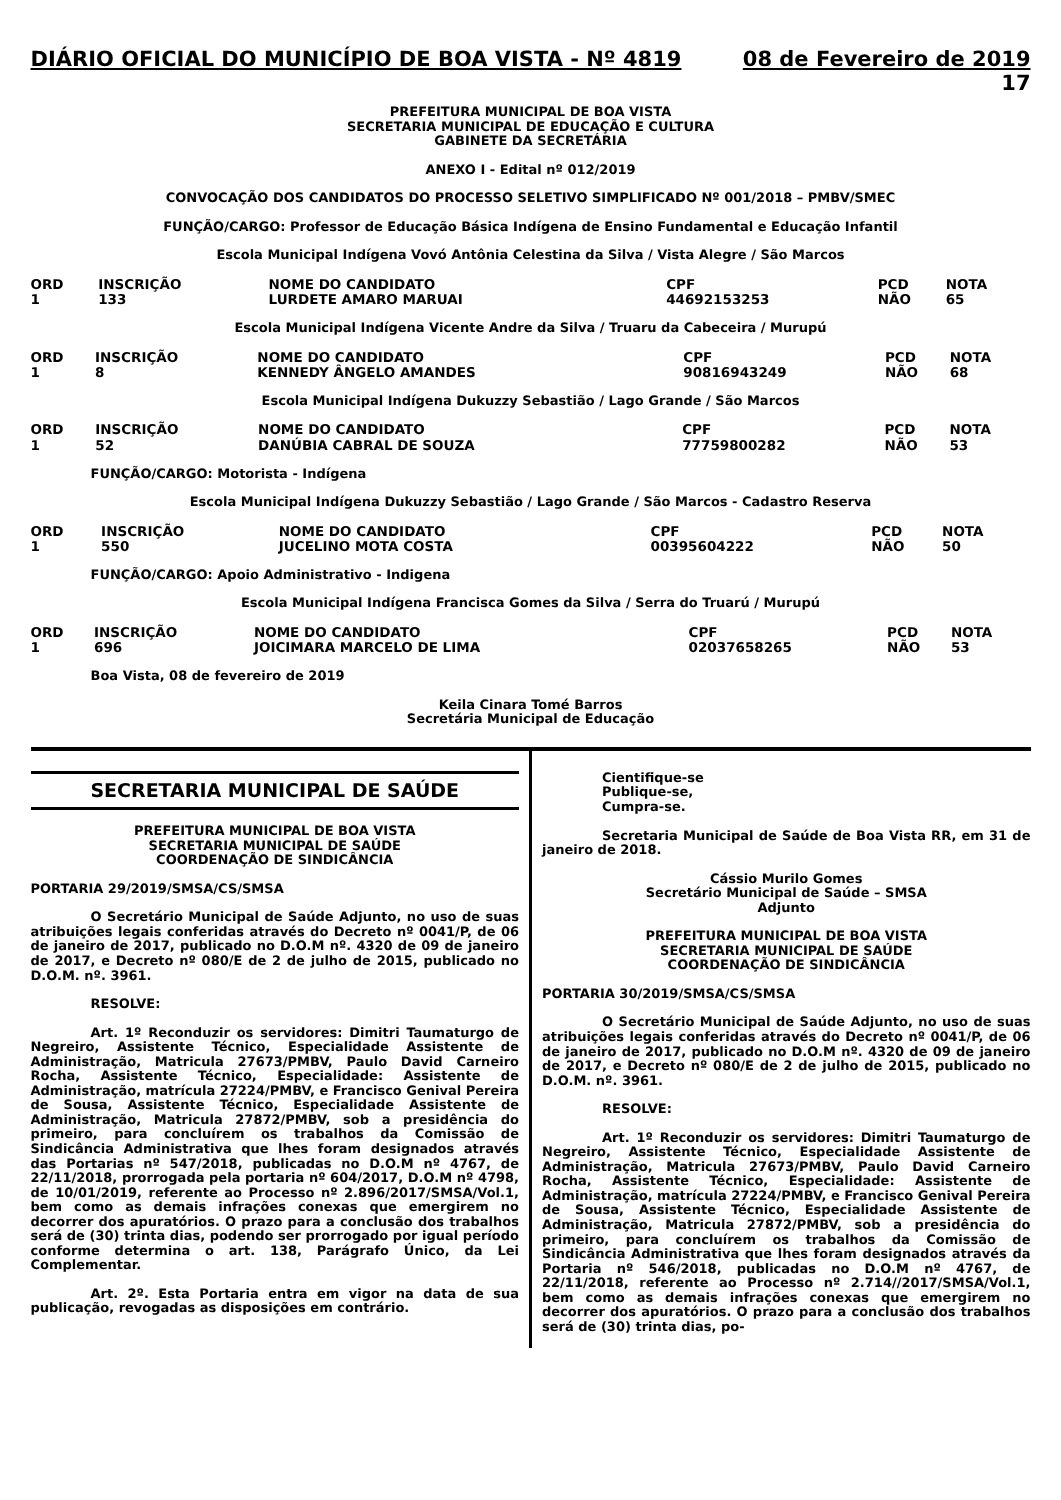DIÁRIO OFICIAL DO MUNICÍPIO DE BOA VISTA - Nº 4819 08 de Fevereiro de 2019
17
PREFEITURA MUNICIPAL DE BOA VISTA
SECRETARIA MUNICIPAL DE EDUCAÇÃO E CULTURA
GABINETE DA SECRETÁRIA
ANEXO I - Edital nº 012/2019
CONVOCAÇÃO DOS CANDIDATOS DO PROCESSO SELETIVO SIMPLIFICADO Nº 001/2018 – PMBV/SMEC
FUNÇÃO/CARGO: Professor de Educação Básica Indígena de Ensino Fundamental e Educação Infantil
Escola Municipal Indígena Vovó Antônia Celestina da Silva / Vista Alegre / São Marcos
| ORD | INSCRIÇÃO | NOME DO CANDIDATO | CPF | PCD | NOTA |
| --- | --- | --- | --- | --- | --- |
| 1 | 133 | LURDETE AMARO MARUAI | 44692153253 | NÃO | 65 |
Escola Municipal Indígena Vicente Andre da Silva / Truaru da Cabeceira / Murupú
| ORD | INSCRIÇÃO | NOME DO CANDIDATO | CPF | PCD | NOTA |
| --- | --- | --- | --- | --- | --- |
| 1 | 8 | KENNEDY ÂNGELO AMANDES | 90816943249 | NÃO | 68 |
Escola Municipal Indígena Dukuzzy Sebastião / Lago Grande / São Marcos
| ORD | INSCRIÇÃO | NOME DO CANDIDATO | CPF | PCD | NOTA |
| --- | --- | --- | --- | --- | --- |
| 1 | 52 | DANÚBIA CABRAL DE SOUZA | 77759800282 | NÃO | 53 |
FUNÇÃO/CARGO: Motorista - Indígena
Escola Municipal Indígena Dukuzzy Sebastião / Lago Grande / São Marcos - Cadastro Reserva
| ORD | INSCRIÇÃO | NOME DO CANDIDATO | CPF | PCD | NOTA |
| --- | --- | --- | --- | --- | --- |
| 1 | 550 | JUCELINO MOTA COSTA | 00395604222 | NÃO | 50 |
FUNÇÃO/CARGO: Apoio Administrativo - Indigena
Escola Municipal Indígena Francisca Gomes da Silva / Serra do Truarú / Murupú
| ORD | INSCRIÇÃO | NOME DO CANDIDATO | CPF | PCD | NOTA |
| --- | --- | --- | --- | --- | --- |
| 1 | 696 | JOICIMARA MARCELO DE LIMA | 02037658265 | NÃO | 53 |
Boa Vista, 08 de fevereiro de 2019
Keila Cinara Tomé Barros
Secretária Municipal de Educação
SECRETARIA MUNICIPAL DE SAÚDE
PREFEITURA MUNICIPAL DE BOA VISTA
SECRETARIA MUNICIPAL DE SAÚDE
COORDENAÇÃO DE SINDICÂNCIA
PORTARIA 29/2019/SMSA/CS/SMSA
O Secretário Municipal de Saúde Adjunto, no uso de suas atribuições legais conferidas através do Decreto nº 0041/P, de 06 de janeiro de 2017, publicado no D.O.M nº. 4320 de 09 de janeiro de 2017, e Decreto nº 080/E de 2 de julho de 2015, publicado no D.O.M. nº. 3961.
RESOLVE:
Art. 1º Reconduzir os servidores: Dimitri Taumaturgo de Negreiro, Assistente Técnico, Especialidade Assistente de Administração, Matricula 27673/PMBV, Paulo David Carneiro Rocha, Assistente Técnico, Especialidade: Assistente de Administração, matrícula 27224/PMBV, e Francisco Genival Pereira de Sousa, Assistente Técnico, Especialidade Assistente de Administração, Matricula 27872/PMBV, sob a presidência do primeiro, para concluírem os trabalhos da Comissão de Sindicância Administrativa que lhes foram designados através das Portarias nº 547/2018, publicadas no D.O.M nº 4767, de 22/11/2018, prorrogada pela portaria nº 604/2017, D.O.M nº 4798, de 10/01/2019, referente ao Processo nº 2.896/2017/SMSA/Vol.1, bem como as demais infrações conexas que emergirem no decorrer dos apuratórios. O prazo para a conclusão dos trabalhos será de (30) trinta dias, podendo ser prorrogado por igual período conforme determina o art. 138, Parágrafo Único, da Lei Complementar.
Art. 2º. Esta Portaria entra em vigor na data de sua publicação, revogadas as disposições em contrário.
Cientifique-se
Publique-se,
Cumpra-se.
Secretaria Municipal de Saúde de Boa Vista RR, em 31 de janeiro de 2018.
Cássio Murilo Gomes
Secretário Municipal de Saúde – SMSA
Adjunto
PREFEITURA MUNICIPAL DE BOA VISTA
SECRETARIA MUNICIPAL DE SAÚDE
COORDENAÇÃO DE SINDICÂNCIA
PORTARIA 30/2019/SMSA/CS/SMSA
O Secretário Municipal de Saúde Adjunto, no uso de suas atribuições legais conferidas através do Decreto nº 0041/P, de 06 de janeiro de 2017, publicado no D.O.M nº. 4320 de 09 de janeiro de 2017, e Decreto nº 080/E de 2 de julho de 2015, publicado no D.O.M. nº. 3961.
RESOLVE:
Art. 1º Reconduzir os servidores: Dimitri Taumaturgo de Negreiro, Assistente Técnico, Especialidade Assistente de Administração, Matricula 27673/PMBV, Paulo David Carneiro Rocha, Assistente Técnico, Especialidade: Assistente de Administração, matrícula 27224/PMBV, e Francisco Genival Pereira de Sousa, Assistente Técnico, Especialidade Assistente de Administração, Matricula 27872/PMBV, sob a presidência do primeiro, para concluírem os trabalhos da Comissão de Sindicância Administrativa que lhes foram designados através da Portaria nº 546/2018, publicadas no D.O.M nº 4767, de 22/11/2018, referente ao Processo nº 2.714//2017/SMSA/Vol.1, bem como as demais infrações conexas que emergirem no decorrer dos apuratórios. O prazo para a conclusão dos trabalhos será de (30) trinta dias, po-